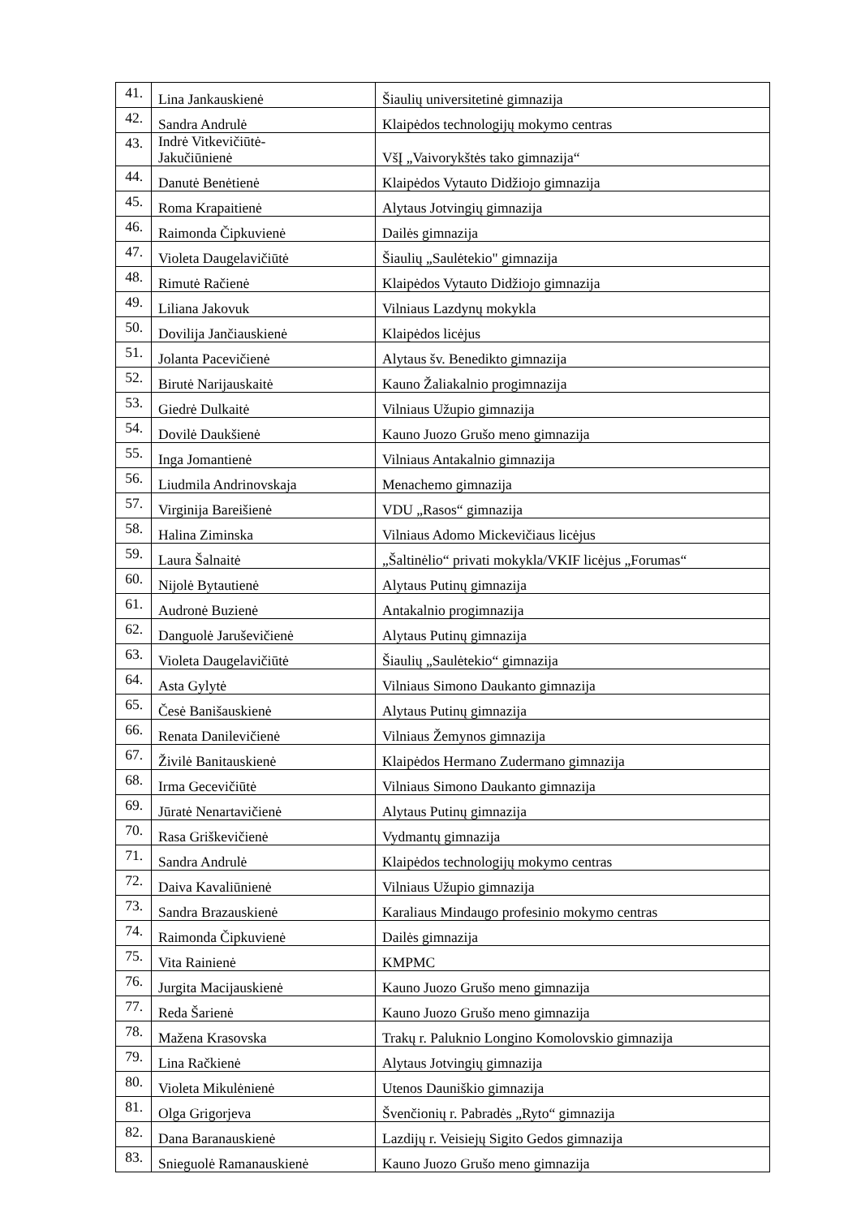| 41. | Lina Jankauskienė | Šiaulių universitetinė gimnazija |
| 42. | Sandra Andrulė | Klaipėdos technologijų mokymo centras |
| 43. | Indrė Vitkevičiūtė- Jakučiūnienė | VšĮ „Vaivorykštės tako gimnazija“ |
| 44. | Danutė Benėtienė | Klaipėdos Vytauto Didžiojo gimnazija |
| 45. | Roma Krapaitienė | Alytaus Jotvingių gimnazija |
| 46. | Raimonda Čipkuvienė | Dailės gimnazija |
| 47. | Violeta Daugelavičiūtė | Šiaulių „Saulėtekio" gimnazija |
| 48. | Rimutė Račienė | Klaipėdos Vytauto Didžiojo gimnazija |
| 49. | Liliana Jakovuk | Vilniaus Lazdynų mokykla |
| 50. | Dovilija Jančiauskienė | Klaipėdos licėjus |
| 51. | Jolanta Pacevičienė | Alytaus šv. Benedikto gimnazija |
| 52. | Birutė Narijauskaitė | Kauno Žaliakalnio progimnazija |
| 53. | Giedrė Dulkaitė | Vilniaus Užupio gimnazija |
| 54. | Dovilė Daukšienė | Kauno Juozo Grušo meno gimnazija |
| 55. | Inga Jomantienė | Vilniaus Antakalnio gimnazija |
| 56. | Liudmila Andrinovskaja | Menachemo gimnazija |
| 57. | Virginija Bareišienė | VDU „Rasos“ gimnazija |
| 58. | Halina Ziminska | Vilniaus Adomo Mickevičiaus licėjus |
| 59. | Laura Šalnaitė | „Šaltinėlio“ privati mokykla/VKIF licėjus „Forumas“ |
| 60. | Nijolė Bytautienė | Alytaus Putinų gimnazija |
| 61. | Audronė Buzienė | Antakalnio progimnazija |
| 62. | Danguolė Jaruševičienė | Alytaus Putinų gimnazija |
| 63. | Violeta Daugelavičiūtė | Šiaulių „Saulėtekio“ gimnazija |
| 64. | Asta Gylytė | Vilniaus Simono Daukanto gimnazija |
| 65. | Česė Banišauskienė | Alytaus Putinų gimnazija |
| 66. | Renata Danilevičienė | Vilniaus Žemynos gimnazija |
| 67. | Živilė Banitauskienė | Klaipėdos Hermano Zudermano gimnazija |
| 68. | Irma Gecevičiūtė | Vilniaus Simono Daukanto gimnazija |
| 69. | Jūratė Nenartavičienė | Alytaus Putinų gimnazija |
| 70. | Rasa Griškevičienė | Vydmantų gimnazija |
| 71. | Sandra Andrulė | Klaipėdos technologijų mokymo centras |
| 72. | Daiva Kavaliūnienė | Vilniaus Užupio gimnazija |
| 73. | Sandra Brazauskienė | Karaliaus Mindaugo profesinio mokymo centras |
| 74. | Raimonda Čipkuvienė | Dailės gimnazija |
| 75. | Vita Rainienė | KMPMC |
| 76. | Jurgita Macijauskienė | Kauno Juozo Grušo meno gimnazija |
| 77. | Reda Šarienė | Kauno Juozo Grušo meno gimnazija |
| 78. | Mažena Krasovska | Trakų r. Paluknio Longino Komolovskio gimnazija |
| 79. | Lina Račkienė | Alytaus Jotvingių gimnazija |
| 80. | Violeta Mikulėnienė | Utenos Dauniškio gimnazija |
| 81. | Olga Grigorjeva | Švenčionių r. Pabradės „Ryto“ gimnazija |
| 82. | Dana Baranauskienė | Lazdijų r. Veisiejų Sigito Gedos gimnazija |
| 83. | Snieguolė Ramanauskienė | Kauno Juozo Grušo meno gimnazija |